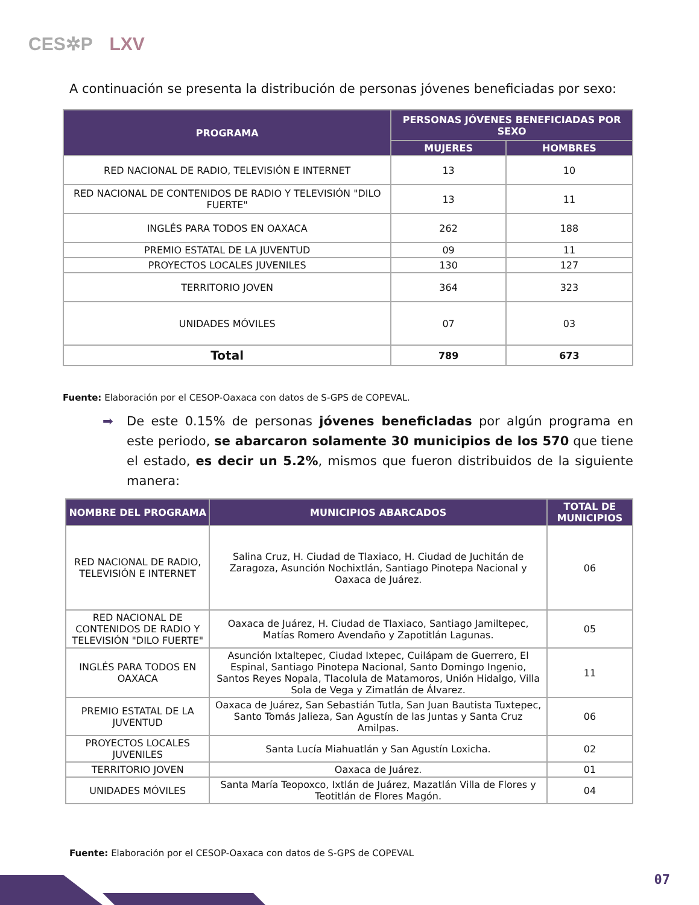CES✲P LXV
A continuación se presenta la distribución de personas jóvenes beneficiadas por sexo:
| PROGRAMA | PERSONAS JÓVENES BENEFICIADAS POR SEXO | |
| --- | --- | --- |
| | MUJERES | HOMBRES |
| RED NACIONAL DE RADIO, TELEVISIÓN E INTERNET | 13 | 10 |
| RED NACIONAL DE CONTENIDOS DE RADIO Y TELEVISIÓN "DILO FUERTE" | 13 | 11 |
| INGLÉS PARA TODOS EN OAXACA | 262 | 188 |
| PREMIO ESTATAL DE LA JUVENTUD | 09 | 11 |
| PROYECTOS LOCALES JUVENILES | 130 | 127 |
| TERRITORIO JOVEN | 364 | 323 |
| UNIDADES MÓVILES | 07 | 03 |
| Total | 789 | 673 |
Fuente: Elaboración por el CESOP-Oaxaca con datos de S-GPS de COPEVAL.
➡ De este 0.15% de personas jóvenes beneficIadas por algún programa en este periodo, se abarcaron solamente 30 municipios de los 570 que tiene el estado, es decir un 5.2%, mismos que fueron distribuidos de la siguiente manera:
| NOMBRE DEL PROGRAMA | MUNICIPIOS ABARCADOS | TOTAL DE MUNICIPIOS |
| --- | --- | --- |
| RED NACIONAL DE RADIO, TELEVISIÓN E INTERNET | Salina Cruz, H. Ciudad de Tlaxiaco, H. Ciudad de Juchitán de Zaragoza, Asunción Nochixtlán, Santiago Pinotepa Nacional y Oaxaca de Juárez. | 06 |
| RED NACIONAL DE CONTENIDOS DE RADIO Y TELEVISIÓN "DILO FUERTE" | Oaxaca de Juárez, H. Ciudad de Tlaxiaco, Santiago Jamiltepec, Matías Romero Avendaño y Zapotitlán Lagunas. | 05 |
| INGLÉS PARA TODOS EN OAXACA | Asunción Ixtaltepec, Ciudad Ixtepec, Cuilápam de Guerrero, El Espinal, Santiago Pinotepa Nacional, Santo Domingo Ingenio, Santos Reyes Nopala, Tlacolula de Matamoros, Unión Hidalgo, Villa Sola de Vega y Zimatlán de Álvarez. | 11 |
| PREMIO ESTATAL DE LA JUVENTUD | Oaxaca de Juárez, San Sebastián Tutla, San Juan Bautista Tuxtepec, Santo Tomás Jalieza, San Agustín de las Juntas y Santa Cruz Amilpas. | 06 |
| PROYECTOS LOCALES JUVENILES | Santa Lucía Miahuatlán y San Agustín Loxicha. | 02 |
| TERRITORIO JOVEN | Oaxaca de Juárez. | 01 |
| UNIDADES MÓVILES | Santa María Teopoxco, Ixtlán de Juárez, Mazatlán Villa de Flores y Teotitlán de Flores Magón. | 04 |
Fuente: Elaboración por el CESOP-Oaxaca con datos de S-GPS de COPEVAL
07